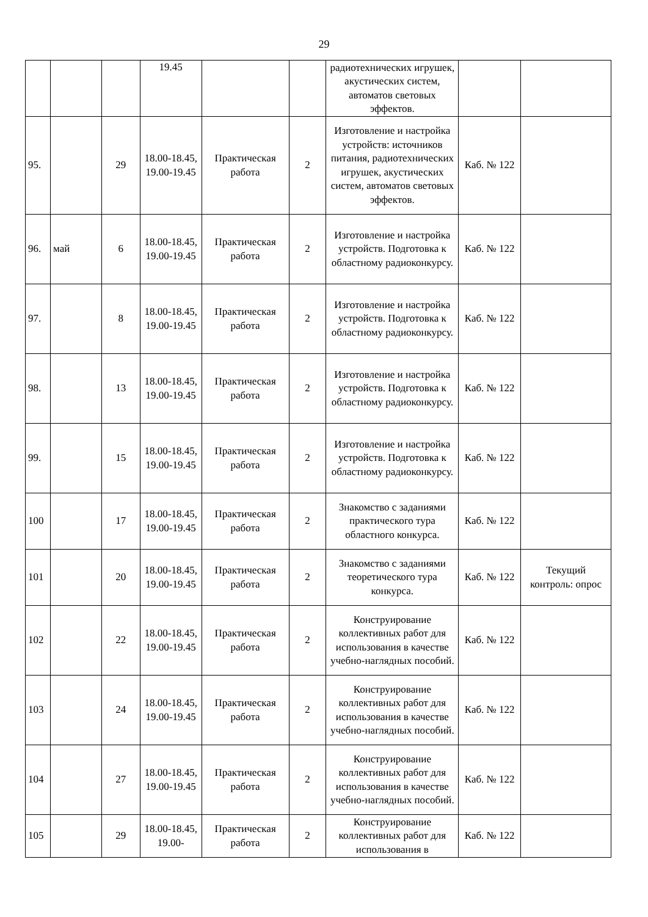29
| | | | 19.45 | | | радиотехнических игрушек, акустических систем, автоматов световых эффектов. | | |
| 95. | | 29 | 18.00-18.45, 19.00-19.45 | Практическая работа | 2 | Изготовление и настройка устройств: источников питания, радиотехнических игрушек, акустических систем, автоматов световых эффектов. | Каб. № 122 | |
| 96. | май | 6 | 18.00-18.45, 19.00-19.45 | Практическая работа | 2 | Изготовление и настройка устройств. Подготовка к областному радиоконкурсу. | Каб. № 122 | |
| 97. | | 8 | 18.00-18.45, 19.00-19.45 | Практическая работа | 2 | Изготовление и настройка устройств. Подготовка к областному радиоконкурсу. | Каб. № 122 | |
| 98. | | 13 | 18.00-18.45, 19.00-19.45 | Практическая работа | 2 | Изготовление и настройка устройств. Подготовка к областному радиоконкурсу. | Каб. № 122 | |
| 99. | | 15 | 18.00-18.45, 19.00-19.45 | Практическая работа | 2 | Изготовление и настройка устройств. Подготовка к областному радиоконкурсу. | Каб. № 122 | |
| 100 | | 17 | 18.00-18.45, 19.00-19.45 | Практическая работа | 2 | Знакомство с заданиями практического тура областного конкурса. | Каб. № 122 | |
| 101 | | 20 | 18.00-18.45, 19.00-19.45 | Практическая работа | 2 | Знакомство с заданиями теоретического тура конкурса. | Каб. № 122 | Текущий контроль: опрос |
| 102 | | 22 | 18.00-18.45, 19.00-19.45 | Практическая работа | 2 | Конструирование коллективных работ для использования в качестве учебно-наглядных пособий. | Каб. № 122 | |
| 103 | | 24 | 18.00-18.45, 19.00-19.45 | Практическая работа | 2 | Конструирование коллективных работ для использования в качестве учебно-наглядных пособий. | Каб. № 122 | |
| 104 | | 27 | 18.00-18.45, 19.00-19.45 | Практическая работа | 2 | Конструирование коллективных работ для использования в качестве учебно-наглядных пособий. | Каб. № 122 | |
| 105 | | 29 | 18.00-18.45, 19.00- | Практическая работа | 2 | Конструирование коллективных работ для использования в | Каб. № 122 | |